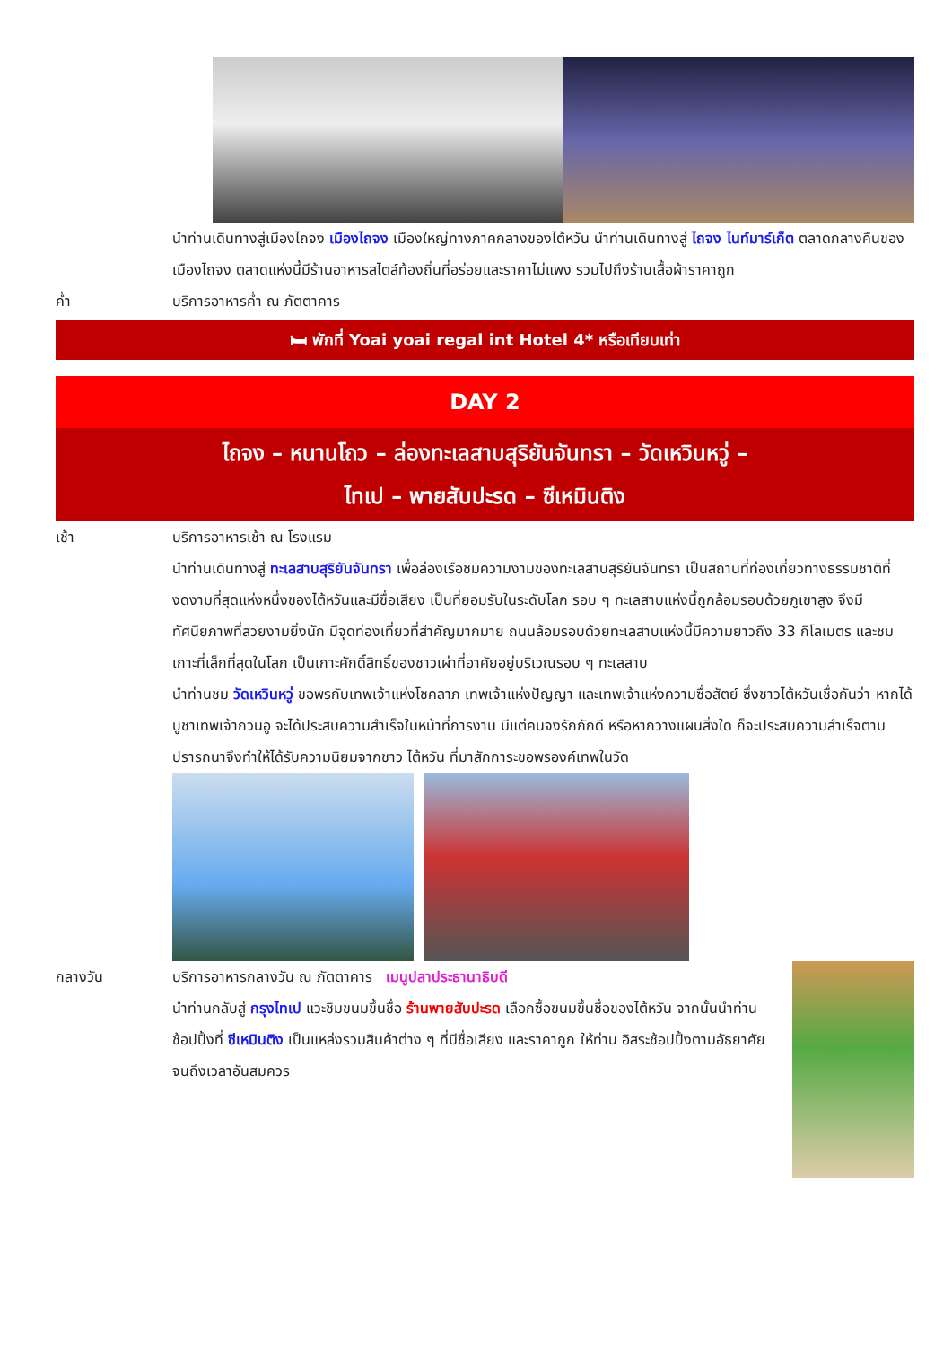นำท่านเดินทางสู่เมืองไถจง เมืองไถจง เมืองใหญ่ทางภาคกลางของไต้หวัน นำท่านเดินทางสู่ ไถจง ไนท์มาร์เก็ต ตลาดกลางคืนของเมืองไถจง ตลาดแห่งนี้มีร้านอาหารสไตล์ท้องถิ่นที่อร่อยและราคาไม่แพง รวมไปถึงร้านเสื้อผ้าราคาถูก
ค่ำ บริการอาหารค่ำ ณ ภัตตาคาร
🛏 พักที่ Yoai yoai regal int Hotel 4* หรือเทียบเท่า
DAY 2
ไถจง – หนานโถว – ล่องทะเลสาบสุริยันจันทรา – วัดเหวินหวู่ –
ไทเป – พายสับปะรด – ซีเหมินติง
เช้า บริการอาหารเช้า ณ โรงแรม
นำท่านเดินทางสู่ ทะเลสาบสุริยันจันทรา เพื่อล่องเรือชมความงามของทะเลสาบสุริยันจันทรา เป็นสถานที่ท่องเที่ยวทางธรรมชาติที่งดงามที่สุดแห่งหนึ่งของไต้หวันและมีชื่อเสียง เป็นที่ยอมรับในระดับโลก รอบ ๆ ทะเลสาบแห่งนี้ถูกล้อมรอบด้วยภูเขาสูง จึงมีทัศนียภาพที่สวยงามยิ่งนัก มีจุดท่องเที่ยวที่สำคัญมากมาย ถนนล้อมรอบด้วยทะเลสาบแห่งนี้มีความยาวถึง 33 กิโลเมตร และชมเกาะที่เล็กที่สุดในโลก เป็นเกาะศักดิ์สิทธิ์ของชาวเผ่าที่อาศัยอยู่บริเวณรอบ ๆ ทะเลสาบ
นำท่านชม วัดเหวินหวู่ ขอพรกับเทพเจ้าแห่งโชคลาภ เทพเจ้าแห่งปัญญา และเทพเจ้าแห่งความซื่อสัตย์ ซึ่งชาวไต้หวันเชื่อกันว่า หากได้บูชาเทพเจ้ากวนอู จะได้ประสบความสำเร็จในหน้าที่การงาน มีแต่คนจงรักภักดี หรือหากวางแผนสิ่งใด ก็จะประสบความสำเร็จตามปรารถนาจึงทำให้ได้รับความนิยมจากชาว ไต้หวัน ที่มาสักการะขอพรองค์เทพในวัด
กลางวัน บริการอาหารกลางวัน ณ ภัตตาคาร เมนูปลาประธานาธิบดี
นำท่านกลับสู่ กรุงไทเป แวะชิมขนมขึ้นชื่อ ร้านพายสับปะรด เลือกซื้อขนมขึ้นชื่อของไต้หวัน จากนั้นนำท่านช้อปปิ้งที่ ซีเหมินติง เป็นแหล่งรวมสินค้าต่าง ๆ ที่มีชื่อเสียง และราคาถูก ให้ท่าน อิสระช้อปปิ้งตามอัธยาศัยจนถึงเวลาอันสมควร